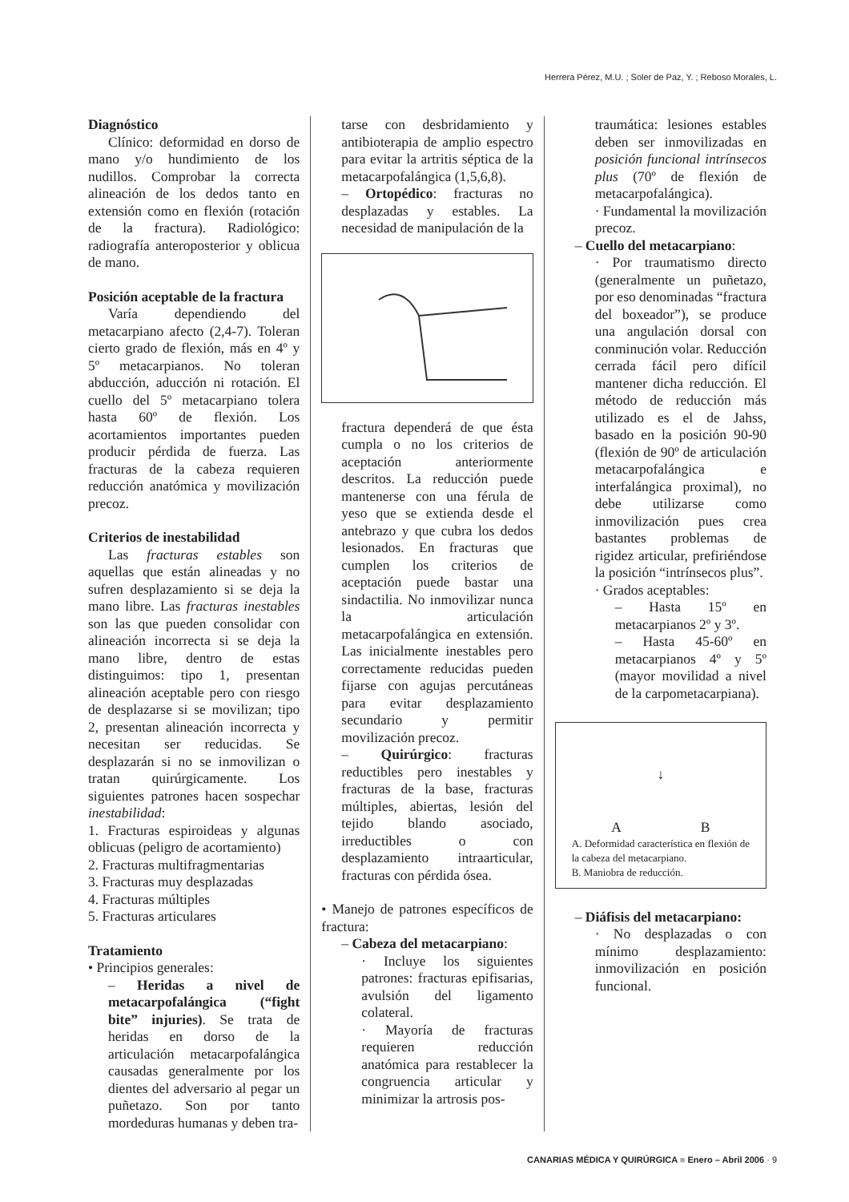Herrera Pérez, M.U. ; Soler de Paz, Y. ; Reboso Morales, L.
Diagnóstico
Clínico: deformidad en dorso de mano y/o hundimiento de los nudillos. Comprobar la correcta alineación de los dedos tanto en extensión como en flexión (rotación de la fractura). Radiológico: radiografía anteroposterior y oblicua de mano.
Posición aceptable de la fractura
Varía dependiendo del metacarpiano afecto (2,4-7). Toleran cierto grado de flexión, más en 4º y 5º metacarpianos. No toleran abducción, aducción ni rotación. El cuello del 5º metacarpiano tolera hasta 60º de flexión. Los acortamientos importantes pueden producir pérdida de fuerza. Las fracturas de la cabeza requieren reducción anatómica y movilización precoz.
Criterios de inestabilidad
Las fracturas estables son aquellas que están alineadas y no sufren desplazamiento si se deja la mano libre. Las fracturas inestables son las que pueden consolidar con alineación incorrecta si se deja la mano libre, dentro de estas distinguimos: tipo 1, presentan alineación aceptable pero con riesgo de desplazarse si se movilizan; tipo 2, presentan alineación incorrecta y necesitan ser reducidas. Se desplazarán si no se inmovilizan o tratan quirúrgicamente. Los siguientes patrones hacen sospechar inestabilidad:
1. Fracturas espiroideas y algunas oblicuas (peligro de acortamiento)
2. Fracturas multifragmentarias
3. Fracturas muy desplazadas
4. Fracturas múltiples
5. Fracturas articulares
Tratamiento
• Principios generales:
– Heridas a nivel de metacarpofalángica (“fight bite” injuries). Se trata de heridas en dorso de la articulación metacarpofalángica causadas generalmente por los dientes del adversario al pegar un puñetazo. Son por tanto mordeduras humanas y deben tra-
tarse con desbridamiento y antibioterapia de amplio espectro para evitar la artritis séptica de la metacarpofalángica (1,5,6,8).
– Ortopédico: fracturas no desplazadas y estables. La necesidad de manipulación de la
fractura dependerá de que ésta cumpla o no los criterios de aceptación anteriormente descritos. La reducción puede mantenerse con una férula de yeso que se extienda desde el antebrazo y que cubra los dedos lesionados. En fracturas que cumplen los criterios de aceptación puede bastar una sindactilia. No inmovilizar nunca la articulación metacarpofalángica en extensión. Las inicialmente inestables pero correctamente reducidas pueden fijarse con agujas percutáneas para evitar desplazamiento secundario y permitir movilización precoz.
– Quirúrgico: fracturas reductibles pero inestables y fracturas de la base, fracturas múltiples, abiertas, lesión del tejido blando asociado, irreductibles o con desplazamiento intraarticular, fracturas con pérdida ósea.
• Manejo de patrones específicos de fractura:
– Cabeza del metacarpiano:
· Incluye los siguientes patrones: fracturas epifisarias, avulsión del ligamento colateral.
· Mayoría de fracturas requieren reducción anatómica para restablecer la congruencia articular y minimizar la artrosis pos-
traumática: lesiones estables deben ser inmovilizadas en posición funcional intrínsecos plus (70º de flexión de metacarpofalángica).
· Fundamental la movilización precoz.
– Cuello del metacarpiano:
· Por traumatismo directo (generalmente un puñetazo, por eso denominadas “fractura del boxeador”), se produce una angulación dorsal con conminución volar. Reducción cerrada fácil pero difícil mantener dicha reducción. El método de reducción más utilizado es el de Jahss, basado en la posición 90-90 (flexión de 90º de articulación metacarpofalángica e interfalángica proximal), no debe utilizarse como inmovilización pues crea bastantes problemas de rigidez articular, prefiriéndose la posición “intrínsecos plus”.
· Grados aceptables:
– Hasta 15º en metacarpianos 2º y 3º.
– Hasta 45-60º en metacarpianos 4º y 5º (mayor movilidad a nivel de la carpometacarpiana).
↓
A B
A. Deformidad característica en flexión de la cabeza del metacarpiano.
B. Maniobra de reducción.
– Diáfisis del metacarpiano:
· No desplazadas o con mínimo desplazamiento: inmovilización en posición funcional.
CANARIAS MÉDICA Y QUIRÚRGICA ■ Enero – Abril 2006 · 9